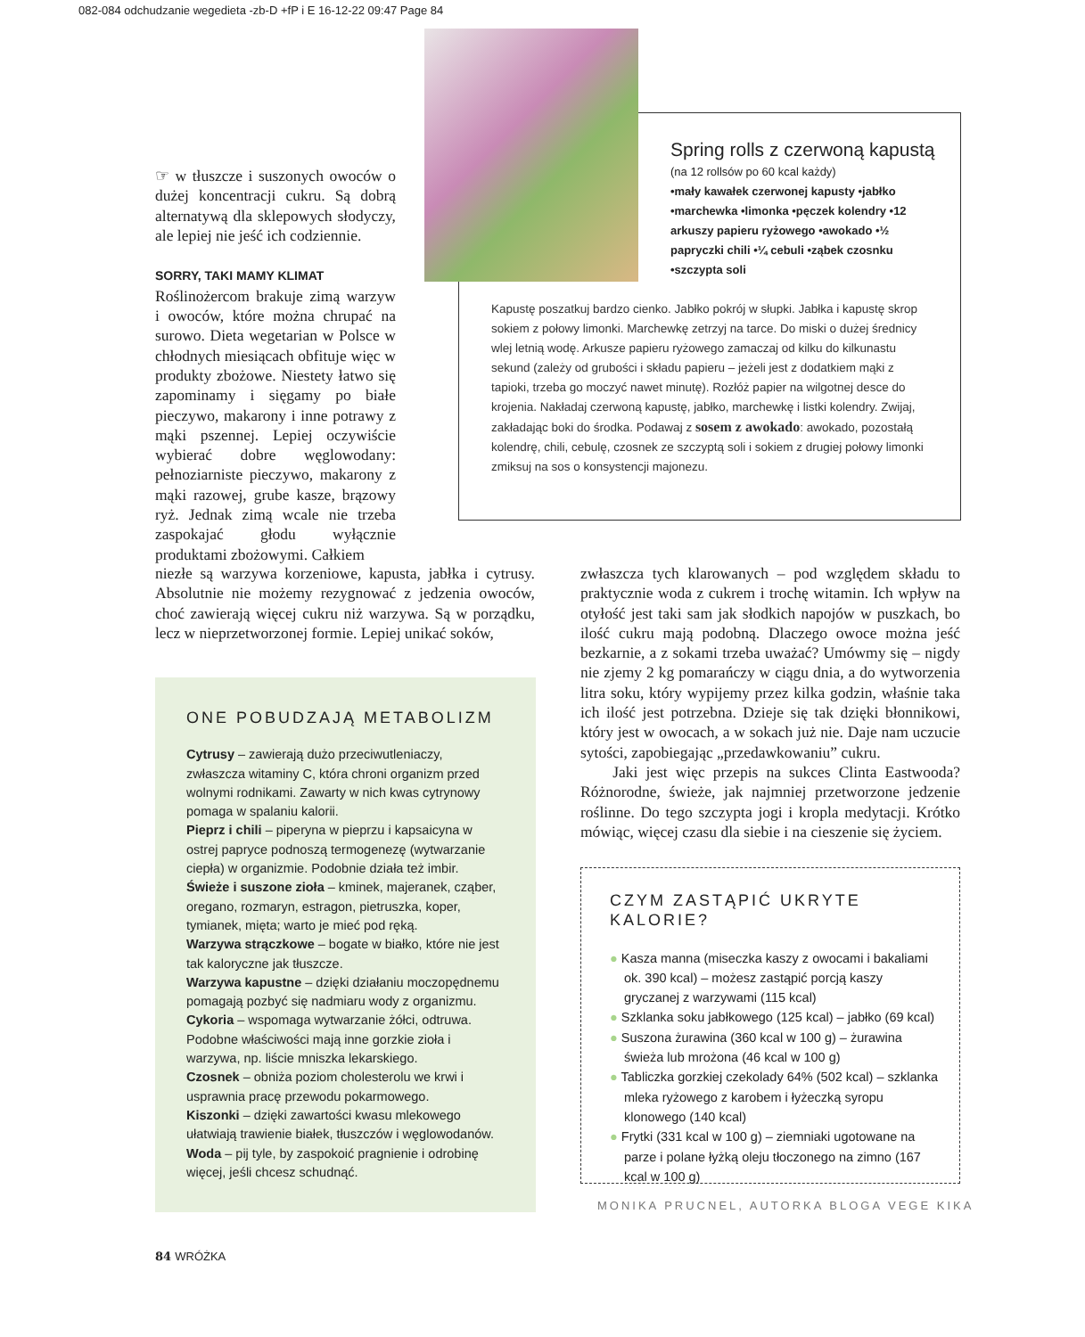082-084 odchudzanie wegedieta -zb-D +fP i E 16-12-22 09:47 Page 84
☞ w tłuszcze i suszonych owoców o dużej koncentracji cukru. Są dobrą alternatywą dla sklepowych słodyczy, ale lepiej nie jeść ich codziennie.
SORRY, TAKI MAMY KLIMAT
Roślinożercom brakuje zimą warzyw i owoców, które można chrupać na surowo. Dieta wegetarian w Polsce w chłodnych miesiącach obfituje więc w produkty zbożowe. Niestety łatwo się zapominamy i sięgamy po białe pieczywo, makarony i inne potrawy z mąki pszennej. Lepiej oczywiście wybierać dobre węglowodany: pełnoziarniste pieczywo, makarony z mąki razowej, grube kasze, brązowy ryż. Jednak zimą wcale nie trzeba zaspokajać głodu wyłącznie produktami zbożowymi. Całkiem
Spring rolls z czerwoną kapustą
(na 12 rollsów po 60 kcal każdy)
•mały kawałek czerwonej kapusty •jabłko •marchewka •limonka •pęczek kolendry •12 arkuszy papieru ryżowego •awokado •½ papryczki chili •¼ cebuli •ząbek czosnku •szczypta soli
Kapustę poszatkuj bardzo cienko. Jabłko pokrój w słupki. Jabłka i kapustę skrop sokiem z połowy limonki. Marchewkę zetrzyj na tarce. Do miski o dużej średnicy wlej letnią wodę. Arkusze papieru ryżowego zamaczaj od kilku do kilkunastu sekund (zależy od grubości i składu papieru – jeżeli jest z dodatkiem mąki z tapioki, trzeba go moczyć nawet minutę). Rozłóż papier na wilgotnej desce do krojenia. Nakładaj czerwoną kapustę, jabłko, marchewkę i listki kolendry. Zwijaj, zakładając boki do środka. Podawaj z sosem z awokado: awokado, pozostałą kolendrę, chili, cebulę, czosnek ze szczyptą soli i sokiem z drugiej połowy limonki zmiksuj na sos o konsystencji majonezu.
niezłe są warzywa korzeniowe, kapusta, jabłka i cytrusy. Absolutnie nie możemy rezygnować z jedzenia owoców, choć zawierają więcej cukru niż warzywa. Są w porządku, lecz w nieprzetworzonej formie. Lepiej unikać soków,
zwłaszcza tych klarowanych – pod względem składu to praktycznie woda z cukrem i trochę witamin. Ich wpływ na otyłość jest taki sam jak słodkich napojów w puszkach, bo ilość cukru mają podobną. Dlaczego owoce można jeść bezkarnie, a z sokami trzeba uważać? Umówmy się – nigdy nie zjemy 2 kg pomarańczy w ciągu dnia, a do wytworzenia litra soku, który wypijemy przez kilka godzin, właśnie taka ich ilość jest potrzebna. Dzieje się tak dzięki błonnikowi, który jest w owocach, a w sokach już nie. Daje nam uczucie sytości, zapobiegając „przedawkowaniu” cukru.
Jaki jest więc przepis na sukces Clinta Eastwooda? Różnorodne, świeże, jak najmniej przetworzone jedzenie roślinne. Do tego szczypta jogi i kropla medytacji. Krótko mówiąc, więcej czasu dla siebie i na cieszenie się życiem.
ONE POBUDZAJĄ METABOLIZM
Cytrusy – zawierają dużo przeciwutleniaczy, zwłaszcza witaminy C, która chroni organizm przed wolnymi rodnikami. Zawarty w nich kwas cytrynowy pomaga w spalaniu kalorii.
Pieprz i chili – piperyna w pieprzu i kapsaicyna w ostrej papryce podnoszą termogenezę (wytwarzanie ciepła) w organizmie. Podobnie działa też imbir.
Świeże i suszone zioła – kminek, majeranek, cząber, oregano, rozmaryn, estragon, pietruszka, koper, tymianek, mięta; warto je mieć pod ręką.
Warzywa strączkowe – bogate w białko, które nie jest tak kaloryczne jak tłuszcze.
Warzywa kapustne – dzięki działaniu moczopędnemu pomagają pozbyć się nadmiaru wody z organizmu.
Cykoria – wspomaga wytwarzanie żółci, odtruwa. Podobne właściwości mają inne gorzkie zioła i warzywa, np. liście mniszka lekarskiego.
Czosnek – obniża poziom cholesterolu we krwi i usprawnia pracę przewodu pokarmowego.
Kiszonki – dzięki zawartości kwasu mlekowego ułatwiają trawienie białek, tłuszczów i węglowodanów.
Woda – pij tyle, by zaspokoić pragnienie i odrobinę więcej, jeśli chcesz schudnąć.
CZYM ZASTĄPIĆ UKRYTE KALORIE?
● Kasza manna (miseczka kaszy z owocami i bakaliami ok. 390 kcal) – możesz zastąpić porcją kaszy gryczanej z warzywami (115 kcal)
● Szklanka soku jabłkowego (125 kcal) – jabłko (69 kcal)
● Suszona żurawina (360 kcal w 100 g) – żurawina świeża lub mrożona (46 kcal w 100 g)
● Tabliczka gorzkiej czekolady 64% (502 kcal) – szklanka mleka ryżowego z karobem i łyżeczką syropu klonowego (140 kcal)
● Frytki (331 kcal w 100 g) – ziemniaki ugotowane na parze i polane łyżką oleju tłoczonego na zimno (167 kcal w 100 g)
MONIKA PRUCNEL, AUTORKA BLOGA VEGE KIKA
84 WRÓŻKA